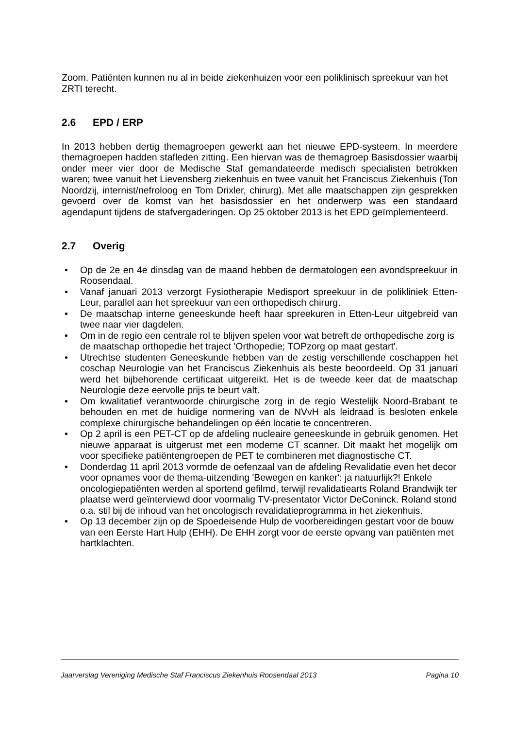Zoom. Patiënten kunnen nu al in beide ziekenhuizen voor een poliklinisch spreekuur van het ZRTI terecht.
2.6 EPD / ERP
In 2013 hebben dertig themagroepen gewerkt aan het nieuwe EPD-systeem. In meerdere themagroepen hadden stafleden zitting. Een hiervan was de themagroep Basisdossier waarbij onder meer vier door de Medische Staf gemandateerde medisch specialisten betrokken waren; twee vanuit het Lievensberg ziekenhuis en twee vanuit het Franciscus Ziekenhuis (Ton Noordzij, internist/nefroloog en Tom Drixler, chirurg). Met alle maatschappen zijn gesprekken gevoerd over de komst van het basisdossier en het onderwerp was een standaard agendapunt tijdens de stafvergaderingen. Op 25 oktober 2013 is het EPD geïmplementeerd.
2.7 Overig
• Op de 2e en 4e dinsdag van de maand hebben de dermatologen een avondspreekuur in Roosendaal.
• Vanaf januari 2013 verzorgt Fysiotherapie Medisport spreekuur in de polikliniek Etten-Leur, parallel aan het spreekuur van een orthopedisch chirurg.
• De maatschap interne geneeskunde heeft haar spreekuren in Etten-Leur uitgebreid van twee naar vier dagdelen.
• Om in de regio een centrale rol te blijven spelen voor wat betreft de orthopedische zorg is de maatschap orthopedie het traject 'Orthopedie; TOPzorg op maat gestart'.
• Utrechtse studenten Geneeskunde hebben van de zestig verschillende coschappen het coschap Neurologie van het Franciscus Ziekenhuis als beste beoordeeld. Op 31 januari werd het bijbehorende certificaat uitgereikt. Het is de tweede keer dat de maatschap Neurologie deze eervolle prijs te beurt valt.
• Om kwalitatief verantwoorde chirurgische zorg in de regio Westelijk Noord-Brabant te behouden en met de huidige normering van de NVvH als leidraad is besloten enkele complexe chirurgische behandelingen op één locatie te concentreren.
• Op 2 april is een PET-CT op de afdeling nucleaire geneeskunde in gebruik genomen. Het nieuwe apparaat is uitgerust met een moderne CT scanner. Dit maakt het mogelijk om voor specifieke patiëntengroepen de PET te combineren met diagnostische CT.
• Donderdag 11 april 2013 vormde de oefenzaal van de afdeling Revalidatie even het decor voor opnames voor de thema-uitzending 'Bewegen en kanker': ja natuurlijk?! Enkele oncologiepatiënten werden al sportend gefilmd, terwijl revalidatiearts Roland Brandwijk ter plaatse werd geïnterviewd door voormalig TV-presentator Victor DeConinck. Roland stond o.a. stil bij de inhoud van het oncologisch revalidatieprogramma in het ziekenhuis.
• Op 13 december zijn op de Spoedeisende Hulp de voorbereidingen gestart voor de bouw van een Eerste Hart Hulp (EHH). De EHH zorgt voor de eerste opvang van patiënten met hartklachten.
Jaarverslag Vereniging Medische Staf Franciscus Ziekenhuis Roosendaal 2013 Pagina 10